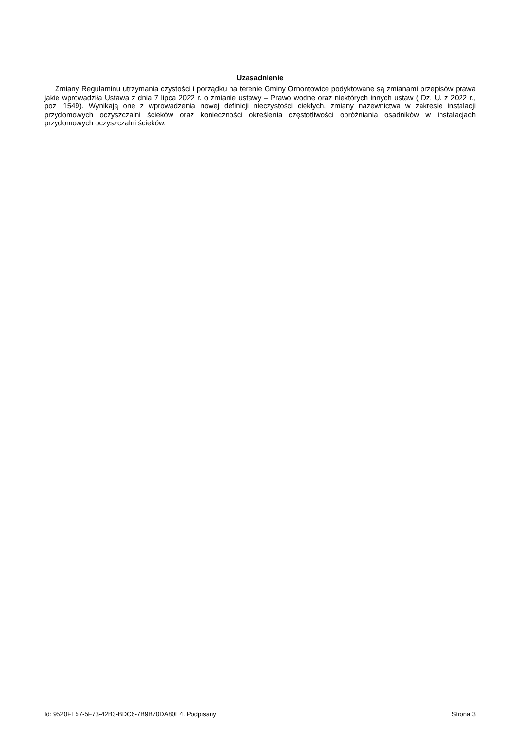Uzasadnienie
Zmiany Regulaminu utrzymania czystości i porządku na terenie Gminy Ornontowice podyktowane są zmianami przepisów prawa jakie wprowadziła Ustawa z dnia 7 lipca 2022 r. o zmianie ustawy – Prawo wodne oraz niektórych innych ustaw ( Dz. U. z 2022 r., poz. 1549). Wynikają one z wprowadzenia nowej definicji nieczystości ciekłych, zmiany nazewnictwa w zakresie instalacji przydomowych oczyszczalni ścieków oraz konieczności określenia częstotliwości opróżniania osadników w instalacjach przydomowych oczyszczalni ścieków.
Id: 9520FE57-5F73-42B3-BDC6-7B9B70DA80E4. Podpisany Strona 3